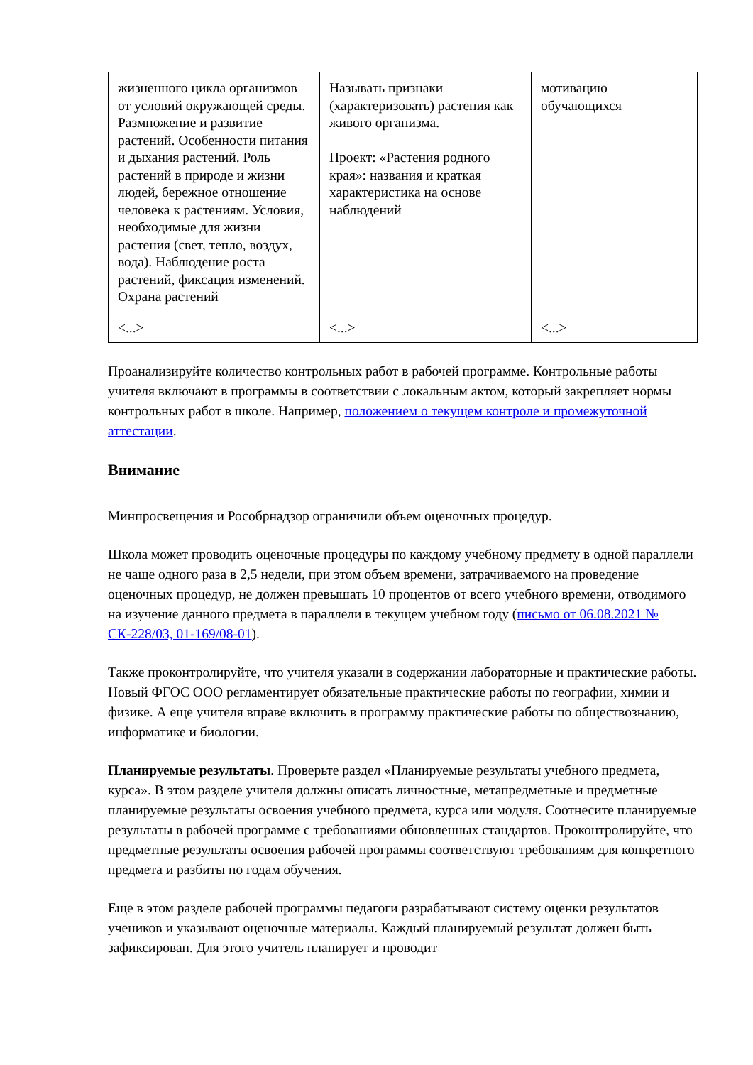| жизненного цикла организмов от условий окружающей среды. Размножение и развитие растений. Особенности питания и дыхания растений. Роль растений в природе и жизни людей, бережное отношение человека к растениям. Условия, необходимые для жизни растения (свет, тепло, воздух, вода). Наблюдение роста растений, фиксация изменений. Охрана растений | Называть признаки (характеризовать) растения как живого организма. Проект: «Растения родного края»: названия и краткая характеристика на основе наблюдений | мотивацию обучающихся |
| <...> | <...> | <...> |
Проанализируйте количество контрольных работ в рабочей программе. Контрольные работы учителя включают в программы в соответствии с локальным актом, который закрепляет нормы контрольных работ в школе. Например, положением о текущем контроле и промежуточной аттестации.
Внимание
Минпросвещения и Рособрнадзор ограничили объем оценочных процедур.
Школа может проводить оценочные процедуры по каждому учебному предмету в одной параллели не чаще одного раза в 2,5 недели, при этом объем времени, затрачиваемого на проведение оценочных процедур, не должен превышать 10 процентов от всего учебного времени, отводимого на изучение данного предмета в параллели в текущем учебном году (письмо от 06.08.2021 № СК-228/03, 01-169/08-01).
Также проконтролируйте, что учителя указали в содержании лабораторные и практические работы. Новый ФГОС ООО регламентирует обязательные практические работы по географии, химии и физике. А еще учителя вправе включить в программу практические работы по обществознанию, информатике и биологии.
Планируемые результаты. Проверьте раздел «Планируемые результаты учебного предмета, курса». В этом разделе учителя должны описать личностные, метапредметные и предметные планируемые результаты освоения учебного предмета, курса или модуля. Соотнесите планируемые результаты в рабочей программе с требованиями обновленных стандартов. Проконтролируйте, что предметные результаты освоения рабочей программы соответствуют требованиям для конкретного предмета и разбиты по годам обучения.
Еще в этом разделе рабочей программы педагоги разрабатывают систему оценки результатов учеников и указывают оценочные материалы. Каждый планируемый результат должен быть зафиксирован. Для этого учитель планирует и проводит